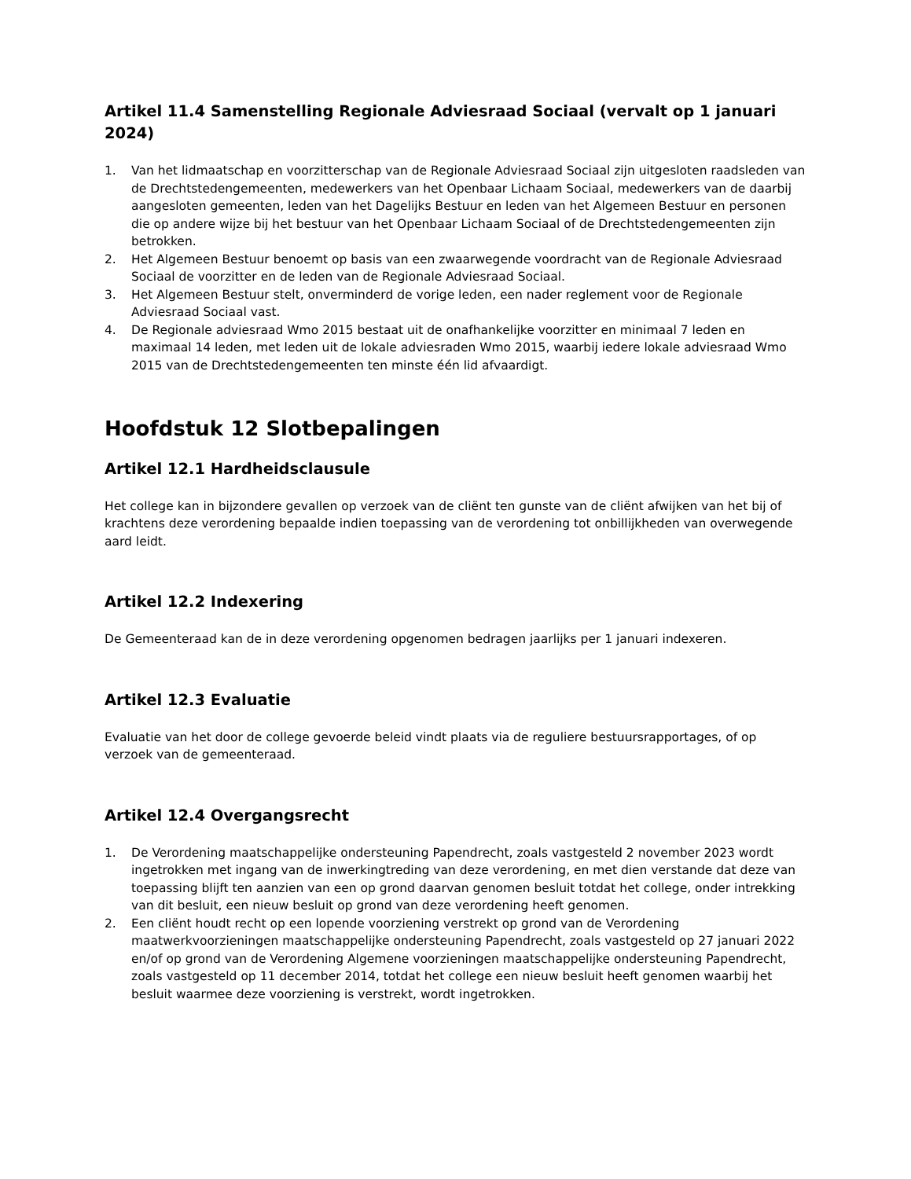Artikel 11.4 Samenstelling Regionale Adviesraad Sociaal (vervalt op 1 januari 2024)
1. Van het lidmaatschap en voorzitterschap van de Regionale Adviesraad Sociaal zijn uitgesloten raadsleden van de Drechtstedengemeenten, medewerkers van het Openbaar Lichaam Sociaal, medewerkers van de daarbij aangesloten gemeenten, leden van het Dagelijks Bestuur en leden van het Algemeen Bestuur en personen die op andere wijze bij het bestuur van het Openbaar Lichaam Sociaal of de Drechtstedengemeenten zijn betrokken.
2. Het Algemeen Bestuur benoemt op basis van een zwaarwegende voordracht van de Regionale Adviesraad Sociaal de voorzitter en de leden van de Regionale Adviesraad Sociaal.
3. Het Algemeen Bestuur stelt, onverminderd de vorige leden, een nader reglement voor de Regionale Adviesraad Sociaal vast.
4. De Regionale adviesraad Wmo 2015 bestaat uit de onafhankelijke voorzitter en minimaal 7 leden en maximaal 14 leden, met leden uit de lokale adviesraden Wmo 2015, waarbij iedere lokale adviesraad Wmo 2015 van de Drechtstedengemeenten ten minste één lid afvaardigt.
Hoofdstuk 12 Slotbepalingen
Artikel 12.1 Hardheidsclausule
Het college kan in bijzondere gevallen op verzoek van de cliënt ten gunste van de cliënt afwijken van het bij of krachtens deze verordening bepaalde indien toepassing van de verordening tot onbillijkheden van overwegende aard leidt.
Artikel 12.2 Indexering
De Gemeenteraad kan de in deze verordening opgenomen bedragen jaarlijks per 1 januari indexeren.
Artikel 12.3 Evaluatie
Evaluatie van het door de college gevoerde beleid vindt plaats via de reguliere bestuursrapportages, of op verzoek van de gemeenteraad.
Artikel 12.4 Overgangsrecht
1. De Verordening maatschappelijke ondersteuning Papendrecht, zoals vastgesteld 2 november 2023 wordt ingetrokken met ingang van de inwerkingtreding van deze verordening, en met dien verstande dat deze van toepassing blijft ten aanzien van een op grond daarvan genomen besluit totdat het college, onder intrekking van dit besluit, een nieuw besluit op grond van deze verordening heeft genomen.
2. Een cliënt houdt recht op een lopende voorziening verstrekt op grond van de Verordening maatwerkvoorzieningen maatschappelijke ondersteuning Papendrecht, zoals vastgesteld op 27 januari 2022 en/of op grond van de Verordening Algemene voorzieningen maatschappelijke ondersteuning Papendrecht, zoals vastgesteld op 11 december 2014, totdat het college een nieuw besluit heeft genomen waarbij het besluit waarmee deze voorziening is verstrekt, wordt ingetrokken.